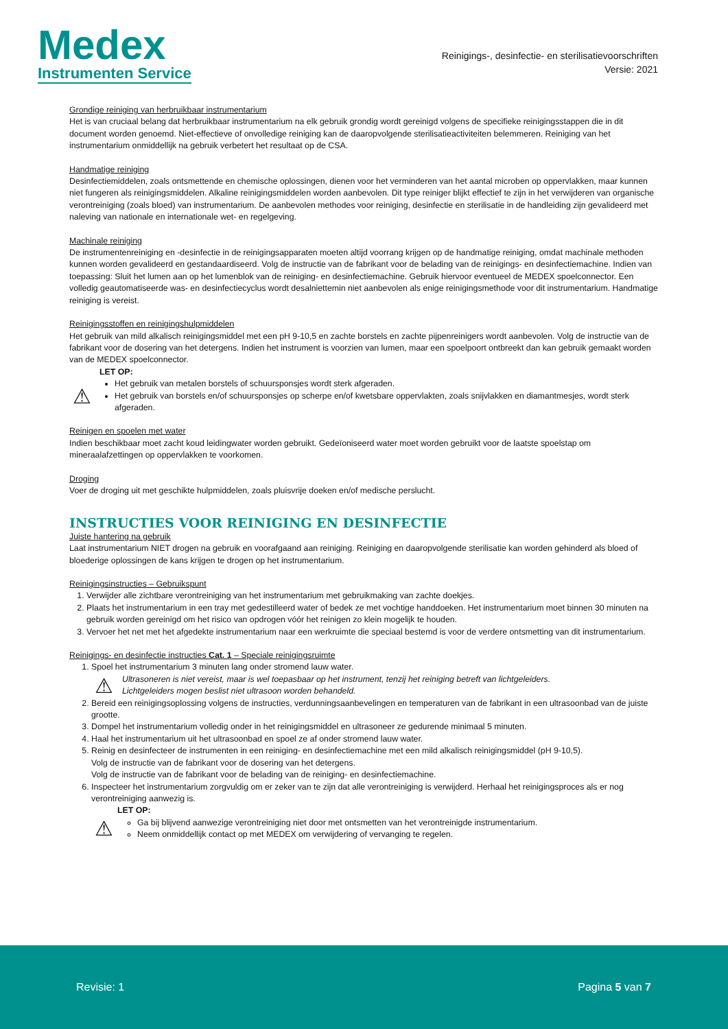Medex
Instrumenten Service
Reinigings-, desinfectie- en sterilisatievoorschriften
Versie: 2021
Grondige reiniging van herbruikbaar instrumentarium
Het is van cruciaal belang dat herbruikbaar instrumentarium na elk gebruik grondig wordt gereinigd volgens de specifieke reinigingsstappen die in dit document worden genoemd. Niet-effectieve of onvolledige reiniging kan de daaropvolgende sterilisatieactiviteiten belemmeren. Reiniging van het instrumentarium onmiddellijk na gebruik verbetert het resultaat op de CSA.
Handmatige reiniging
Desinfectiemiddelen, zoals ontsmettende en chemische oplossingen, dienen voor het verminderen van het aantal microben op oppervlakken, maar kunnen niet fungeren als reinigingsmiddelen. Alkaline reinigingsmiddelen worden aanbevolen. Dit type reiniger blijkt effectief te zijn in het verwijderen van organische verontreiniging (zoals bloed) van instrumentarium. De aanbevolen methodes voor reiniging, desinfectie en sterilisatie in de handleiding zijn gevalideerd met naleving van nationale en internationale wet- en regelgeving.
Machinale reiniging
De instrumentenreiniging en -desinfectie in de reinigingsapparaten moeten altijd voorrang krijgen op de handmatige reiniging, omdat machinale methoden kunnen worden gevalideerd en gestandaardiseerd. Volg de instructie van de fabrikant voor de belading van de reinigings- en desinfectiemachine. Indien van toepassing: Sluit het lumen aan op het lumenblok van de reiniging- en desinfectiemachine. Gebruik hiervoor eventueel de MEDEX spoelconnector. Een volledig geautomatiseerde was- en desinfectiecyclus wordt desalniettemin niet aanbevolen als enige reinigingsmethode voor dit instrumentarium. Handmatige reiniging is vereist.
Reinigingsstoffen en reinigingshulpmiddelen
Het gebruik van mild alkalisch reinigingsmiddel met een pH 9-10,5 en zachte borstels en zachte pijpenreinigers wordt aanbevolen. Volg de instructie van de fabrikant voor de dosering van het detergens. Indien het instrument is voorzien van lumen, maar een spoelpoort ontbreekt dan kan gebruik gemaakt worden van de MEDEX spoelconnector.
LET OP:
⚠
Het gebruik van metalen borstels of schuursponsjes wordt sterk afgeraden.
Het gebruik van borstels en/of schuursponsjes op scherpe en/of kwetsbare oppervlakten, zoals snijvlakken en diamantmesjes, wordt sterk afgeraden.
Reinigen en spoelen met water
Indien beschikbaar moet zacht koud leidingwater worden gebruikt. Gedeïoniseerd water moet worden gebruikt voor de laatste spoelstap om mineraalafzettingen op oppervlakken te voorkomen.
Droging
Voer de droging uit met geschikte hulpmiddelen, zoals pluisvrije doeken en/of medische perslucht.
INSTRUCTIES VOOR REINIGING EN DESINFECTIE
Juiste hantering na gebruik
Laat instrumentarium NIET drogen na gebruik en voorafgaand aan reiniging. Reiniging en daaropvolgende sterilisatie kan worden gehinderd als bloed of bloederige oplossingen de kans krijgen te drogen op het instrumentarium.
Reinigingsinstructies – Gebruikspunt
1. Verwijder alle zichtbare verontreiniging van het instrumentarium met gebruikmaking van zachte doekjes.
2. Plaats het instrumentarium in een tray met gedestilleerd water of bedek ze met vochtige handdoeken. Het instrumentarium moet binnen 30 minuten na gebruik worden gereinigd om het risico van opdrogen vóór het reinigen zo klein mogelijk te houden.
3. Vervoer het net met het afgedekte instrumentarium naar een werkruimte die speciaal bestemd is voor de verdere ontsmetting van dit instrumentarium.
Reinigings- en desinfectie instructies Cat. 1 – Speciale reinigingsruimte
1. Spoel het instrumentarium 3 minuten lang onder stromend lauw water.
⚠
Ultrasoneren is niet vereist, maar is wel toepasbaar op het instrument, tenzij het reiniging betreft van lichtgeleiders.
Lichtgeleiders mogen beslist niet ultrasoon worden behandeld.
2. Bereid een reinigingsoplossing volgens de instructies, verdunningsaanbevelingen en temperaturen van de fabrikant in een ultrasoonbad van de juiste grootte.
3. Dompel het instrumentarium volledig onder in het reinigingsmiddel en ultrasoneer ze gedurende minimaal 5 minuten.
4. Haal het instrumentarium uit het ultrasoonbad en spoel ze af onder stromend lauw water.
5. Reinig en desinfecteer de instrumenten in een reiniging- en desinfectiemachine met een mild alkalisch reinigingsmiddel (pH 9-10,5).
Volg de instructie van de fabrikant voor de dosering van het detergens.
Volg de instructie van de fabrikant voor de belading van de reiniging- en desinfectiemachine.
6. Inspecteer het instrumentarium zorgvuldig om er zeker van te zijn dat alle verontreiniging is verwijderd. Herhaal het reinigingsproces als er nog verontreiniging aanwezig is.
LET OP:
⚠
Ga bij blijvend aanwezige verontreiniging niet door met ontsmetten van het verontreinigde instrumentarium.
Neem onmiddellijk contact op met MEDEX om verwijdering of vervanging te regelen.
Revisie: 1 Pagina 5 van 7